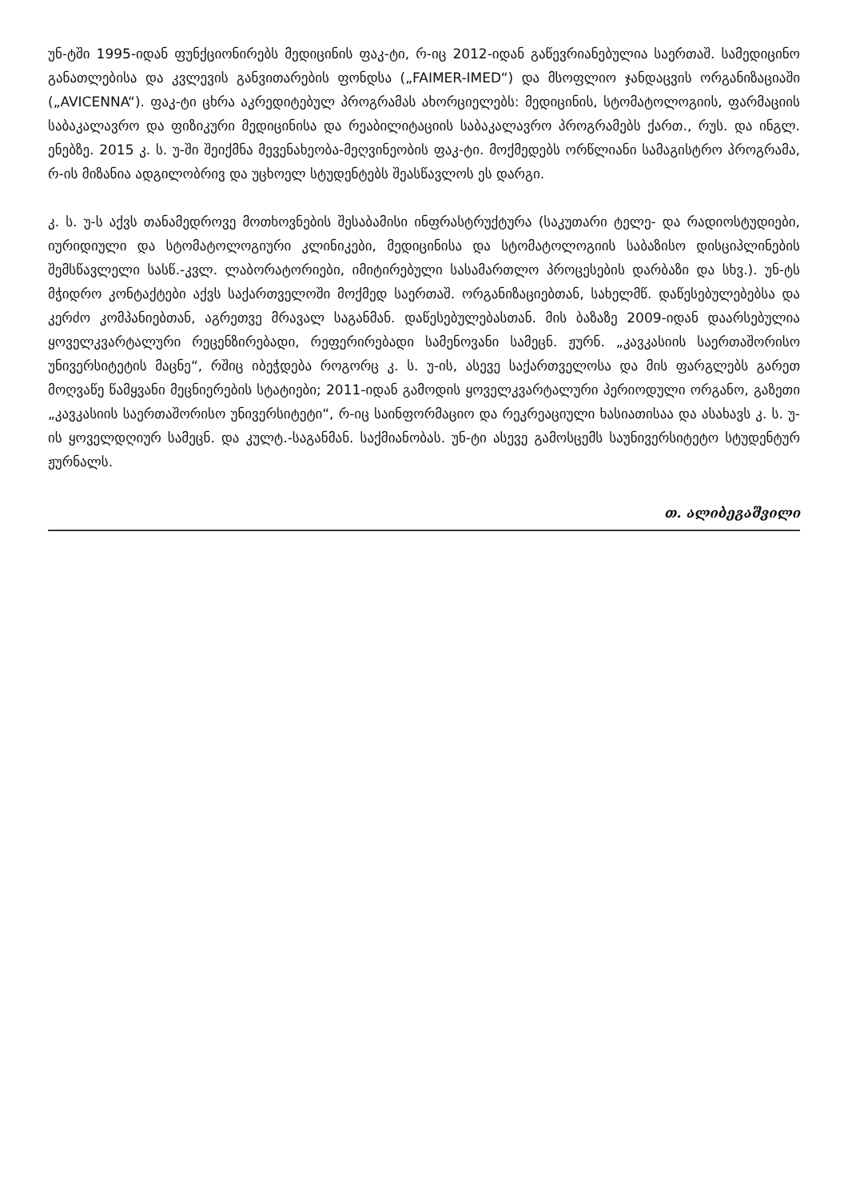უნ-ტში 1995-იდან ფუნქციონირებს მედიცინის ფაკ-ტი, რ-იც 2012-იდან გაწევრიანებულია საერთაშ. სამედიცინო განათლებისა და კვლევის განვითარების ფონდსა („FAIMER-IMED“) და მსოფლიო ჯანდაცვის ორგანიზაციაში („AVICENNA“). ფაკ-ტი ცხრა აკრედიტებულ პროგრამას ახორციელებს: მედიცინის, სტომატოლოგიის, ფარმაციის საბაკალავრო და ფიზიკური მედიცინისა და რეაბილიტაციის საბაკალავრო პროგრამებს ქართ., რუს. და ინგლ. ენებზე. 2015 კ. ს. უ-ში შეიქმნა მევენახეობა-მეღვინეობის ფაკ-ტი. მოქმედებს ორწლიანი სამაგისტრო პროგრამა, რ-ის მიზანია ადგილობრივ და უცხოელ სტუდენტებს შეასწავლოს ეს დარგი.
კ. ს. უ-ს აქვს თანამედროვე მოთხოვნების შესაბამისი ინფრასტრუქტურა (საკუთარი ტელე- და რადიოსტუდიები, იურიდიული და სტომატოლოგიური კლინიკები, მედიცინისა და სტომატოლოგიის საბაზისო დისციპლინების შემსწავლელი სასწ.-კვლ. ლაბორატორიები, იმიტირებული სასამართლო პროცესების დარბაზი და სხვ.). უნ-ტს მჭიდრო კონტაქტები აქვს საქართველოში მოქმედ საერთაშ. ორგანიზაციებთან, სახელმწ. დაწესებულებებსა და კერძო კომპანიებთან, აგრეთვე მრავალ საგანმან. დაწესებულებასთან. მის ბაზაზე 2009-იდან დაარსებულია ყოველკვარტალური რეცენზირებადი, რეფერირებადი სამენოვანი სამეცნ. ჟურნ. „კავკასიის საერთაშორისო უნივერსიტეტის მაცნე“, რშიც იბეჭდება როგორც კ. ს. უ-ის, ასევე საქართველოსა და მის ფარგლებს გარეთ მოღვაწე წამყვანი მეცნიერების სტატიები; 2011-იდან გამოდის ყოველკვარტალური პერიოდული ორგანო, გაზეთი „კავკასიის საერთაშორისო უნივერსიტეტი“, რ-იც საინფორმაციო და რეკრეაციული ხასიათისაა და ასახავს კ. ს. უ-ის ყოველდღიურ სამეცნ. და კულტ.-საგანმან. საქმიანობას. უნ-ტი ასევე გამოსცემს საუნივერსიტეტო სტუდენტურ ჟურნალს.
თ. ალიბეგაშვილი